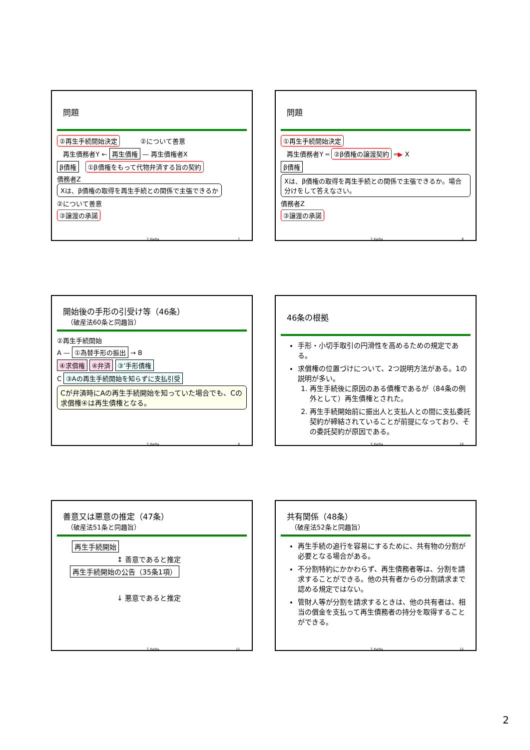問題
②再生手続開始決定 ②について善意
再生債務者Y ← 再生債権 — 再生債権者X
β債権 ①β債権をもって代物弁済する旨の契約
債務者Z Xは、β債権の取得を再生手続との関係で主張できるか
②について善意
③譲渡の承諾
T. Kurita 7
問題
①再生手続開始決定
再生債務者Y ═ ②β債権の譲渡契約 ═▶ X
β債権
Xは、β債権の取得を再生手続との関係で主張できるか。場合分けをして答えなさい。
債務者Z
③譲渡の承諾
T. Kurita 8
開始後の手形の引受け等（46条）
（破産法60条と同趣旨）
②再生手続開始
A — ①為替手形の振出 → B
④求償権 ④弁済 ③’手形債権
C ③Aの再生手続開始を知らずに支払引受
Cが弁済時にAの再生手続開始を知っていた場合でも、Cの求償権④は再生債権となる。
T. Kurita 9
46条の根拠
手形・小切手取引の円滑性を高めるための規定である。
求償権の位置づけについて、2つ説明方法がある。1の説明が多い。
1. 再生手続後に原因のある債権であるが（84条の例外として）再生債権とされた。
2. 再生手続開始前に振出人と支払人との間に支払委託契約が締結されていることが前提になっており、その委託契約が原因である。
T. Kurita 10
善意又は悪意の推定（47条）
（破産法51条と同趣旨）
再生手続開始
↕ 善意であると推定
再生手続開始の公告（35条1項）
↓ 悪意であると推定
T. Kurita 11
共有関係（48条）
（破産法52条と同趣旨）
再生手続の追行を容易にするために、共有物の分割が必要となる場合がある。
不分割特約にかかわらず、再生債務者等は、分割を請求することができる。他の共有者からの分割請求まで認める規定ではない。
管財人等が分割を請求するときは、他の共有者は、相当の償金を支払って再生債務者の持分を取得することができる。
T. Kurita 12
2